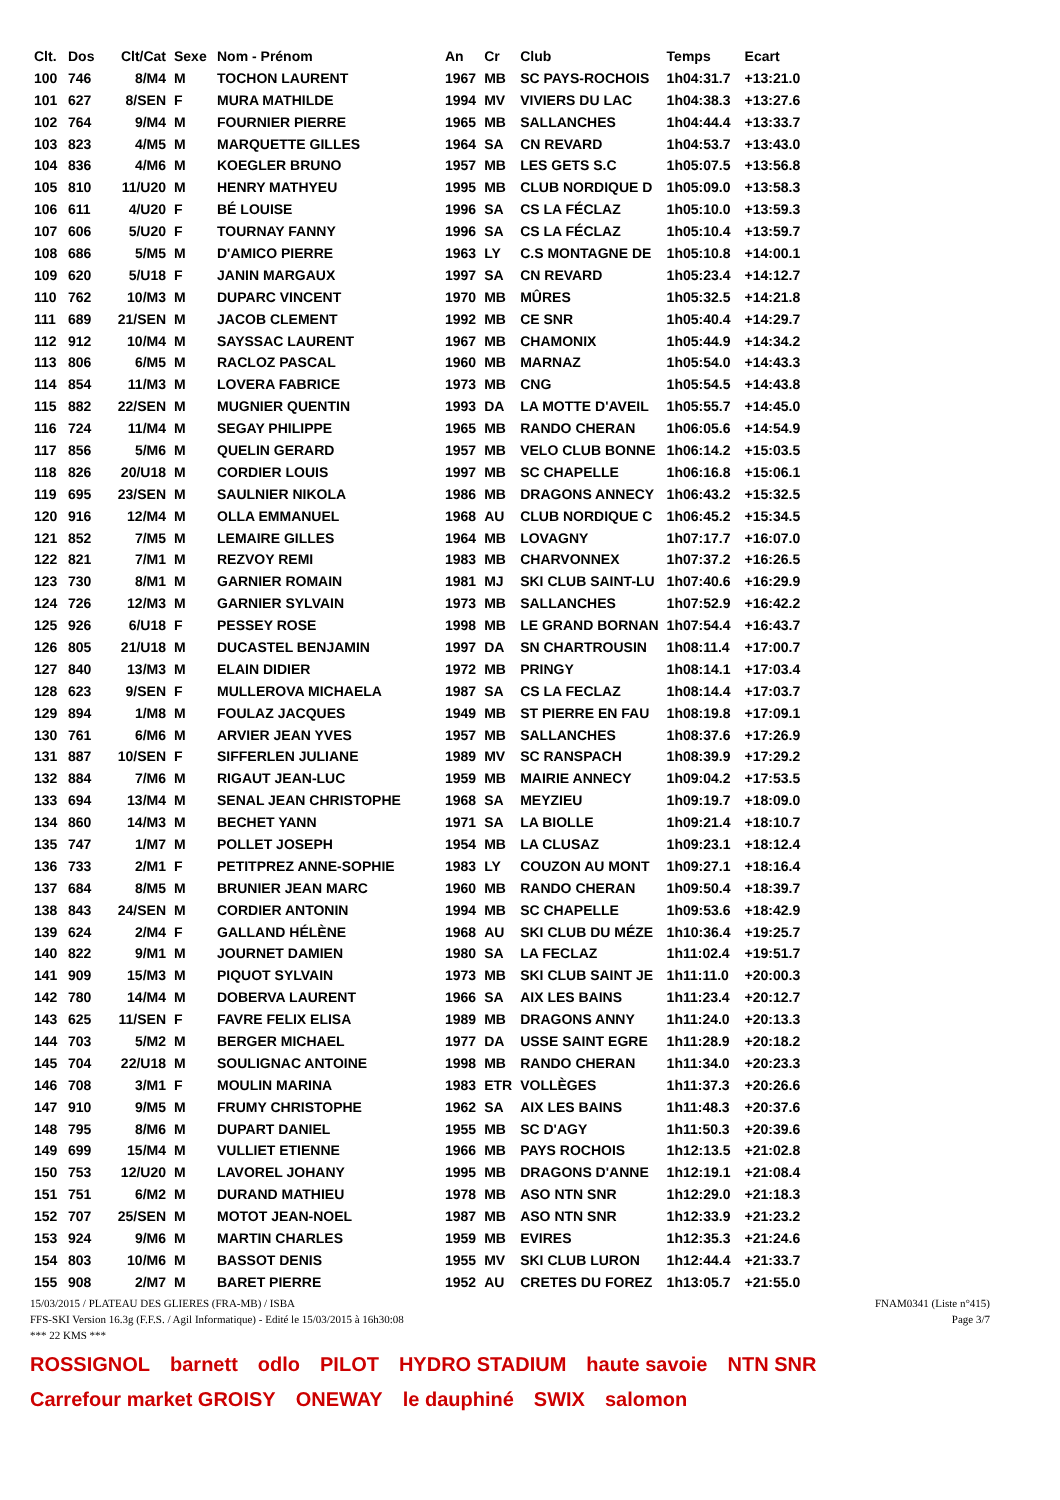| Clt. | Dos | Clt/Cat | Sexe | Nom - Prénom | An | Cr | Club | Temps | Ecart |
| --- | --- | --- | --- | --- | --- | --- | --- | --- | --- |
| 100 | 746 | 8/M4 | M | TOCHON LAURENT | 1967 | MB | SC PAYS-ROCHOIS | 1h04:31.7 | +13:21.0 |
| 101 | 627 | 8/SEN | F | MURA MATHILDE | 1994 | MV | VIVIERS DU LAC | 1h04:38.3 | +13:27.6 |
| 102 | 764 | 9/M4 | M | FOURNIER PIERRE | 1965 | MB | SALLANCHES | 1h04:44.4 | +13:33.7 |
| 103 | 823 | 4/M5 | M | MARQUETTE GILLES | 1964 | SA | CN REVARD | 1h04:53.7 | +13:43.0 |
| 104 | 836 | 4/M6 | M | KOEGLER BRUNO | 1957 | MB | LES GETS S.C | 1h05:07.5 | +13:56.8 |
| 105 | 810 | 11/U20 | M | HENRY MATHYEU | 1995 | MB | CLUB NORDIQUE D | 1h05:09.0 | +13:58.3 |
| 106 | 611 | 4/U20 | F | BÉ LOUISE | 1996 | SA | CS LA FÉCLAZ | 1h05:10.0 | +13:59.3 |
| 107 | 606 | 5/U20 | F | TOURNAY FANNY | 1996 | SA | CS LA FÉCLAZ | 1h05:10.4 | +13:59.7 |
| 108 | 686 | 5/M5 | M | D'AMICO PIERRE | 1963 | LY | C.S MONTAGNE DE | 1h05:10.8 | +14:00.1 |
| 109 | 620 | 5/U18 | F | JANIN MARGAUX | 1997 | SA | CN REVARD | 1h05:23.4 | +14:12.7 |
| 110 | 762 | 10/M3 | M | DUPARC VINCENT | 1970 | MB | MÛRES | 1h05:32.5 | +14:21.8 |
| 111 | 689 | 21/SEN | M | JACOB CLEMENT | 1992 | MB | CE SNR | 1h05:40.4 | +14:29.7 |
| 112 | 912 | 10/M4 | M | SAYSSAC LAURENT | 1967 | MB | CHAMONIX | 1h05:44.9 | +14:34.2 |
| 113 | 806 | 6/M5 | M | RACLOZ PASCAL | 1960 | MB | MARNAZ | 1h05:54.0 | +14:43.3 |
| 114 | 854 | 11/M3 | M | LOVERA FABRICE | 1973 | MB | CNG | 1h05:54.5 | +14:43.8 |
| 115 | 882 | 22/SEN | M | MUGNIER QUENTIN | 1993 | DA | LA MOTTE D'AVEIL | 1h05:55.7 | +14:45.0 |
| 116 | 724 | 11/M4 | M | SEGAY PHILIPPE | 1965 | MB | RANDO CHERAN | 1h06:05.6 | +14:54.9 |
| 117 | 856 | 5/M6 | M | QUELIN GERARD | 1957 | MB | VELO CLUB BONNE | 1h06:14.2 | +15:03.5 |
| 118 | 826 | 20/U18 | M | CORDIER LOUIS | 1997 | MB | SC CHAPELLE | 1h06:16.8 | +15:06.1 |
| 119 | 695 | 23/SEN | M | SAULNIER NIKOLA | 1986 | MB | DRAGONS ANNECY | 1h06:43.2 | +15:32.5 |
| 120 | 916 | 12/M4 | M | OLLA EMMANUEL | 1968 | AU | CLUB NORDIQUE C | 1h06:45.2 | +15:34.5 |
| 121 | 852 | 7/M5 | M | LEMAIRE GILLES | 1964 | MB | LOVAGNY | 1h07:17.7 | +16:07.0 |
| 122 | 821 | 7/M1 | M | REZVOY REMI | 1983 | MB | CHARVONNEX | 1h07:37.2 | +16:26.5 |
| 123 | 730 | 8/M1 | M | GARNIER ROMAIN | 1981 | MJ | SKI CLUB SAINT-LU | 1h07:40.6 | +16:29.9 |
| 124 | 726 | 12/M3 | M | GARNIER SYLVAIN | 1973 | MB | SALLANCHES | 1h07:52.9 | +16:42.2 |
| 125 | 926 | 6/U18 | F | PESSEY ROSE | 1998 | MB | LE GRAND BORNAN | 1h07:54.4 | +16:43.7 |
| 126 | 805 | 21/U18 | M | DUCASTEL BENJAMIN | 1997 | DA | SN CHARTROUSIN | 1h08:11.4 | +17:00.7 |
| 127 | 840 | 13/M3 | M | ELAIN DIDIER | 1972 | MB | PRINGY | 1h08:14.1 | +17:03.4 |
| 128 | 623 | 9/SEN | F | MULLEROVA MICHAELA | 1987 | SA | CS LA FECLAZ | 1h08:14.4 | +17:03.7 |
| 129 | 894 | 1/M8 | M | FOULAZ JACQUES | 1949 | MB | ST PIERRE EN FAU | 1h08:19.8 | +17:09.1 |
| 130 | 761 | 6/M6 | M | ARVIER JEAN YVES | 1957 | MB | SALLANCHES | 1h08:37.6 | +17:26.9 |
| 131 | 887 | 10/SEN | F | SIFFERLEN JULIANE | 1989 | MV | SC RANSPACH | 1h08:39.9 | +17:29.2 |
| 132 | 884 | 7/M6 | M | RIGAUT JEAN-LUC | 1959 | MB | MAIRIE ANNECY | 1h09:04.2 | +17:53.5 |
| 133 | 694 | 13/M4 | M | SENAL JEAN CHRISTOPHE | 1968 | SA | MEYZIEU | 1h09:19.7 | +18:09.0 |
| 134 | 860 | 14/M3 | M | BECHET YANN | 1971 | SA | LA BIOLLE | 1h09:21.4 | +18:10.7 |
| 135 | 747 | 1/M7 | M | POLLET JOSEPH | 1954 | MB | LA CLUSAZ | 1h09:23.1 | +18:12.4 |
| 136 | 733 | 2/M1 | F | PETITPREZ ANNE-SOPHIE | 1983 | LY | COUZON AU MONT | 1h09:27.1 | +18:16.4 |
| 137 | 684 | 8/M5 | M | BRUNIER JEAN MARC | 1960 | MB | RANDO CHERAN | 1h09:50.4 | +18:39.7 |
| 138 | 843 | 24/SEN | M | CORDIER ANTONIN | 1994 | MB | SC CHAPELLE | 1h09:53.6 | +18:42.9 |
| 139 | 624 | 2/M4 | F | GALLAND HÉLÈNE | 1968 | AU | SKI CLUB DU MÉZE | 1h10:36.4 | +19:25.7 |
| 140 | 822 | 9/M1 | M | JOURNET DAMIEN | 1980 | SA | LA FECLAZ | 1h11:02.4 | +19:51.7 |
| 141 | 909 | 15/M3 | M | PIQUOT SYLVAIN | 1973 | MB | SKI CLUB SAINT JE | 1h11:11.0 | +20:00.3 |
| 142 | 780 | 14/M4 | M | DOBERVA LAURENT | 1966 | SA | AIX LES BAINS | 1h11:23.4 | +20:12.7 |
| 143 | 625 | 11/SEN | F | FAVRE FELIX ELISA | 1989 | MB | DRAGONS ANNY | 1h11:24.0 | +20:13.3 |
| 144 | 703 | 5/M2 | M | BERGER MICHAEL | 1977 | DA | USSE SAINT EGRE | 1h11:28.9 | +20:18.2 |
| 145 | 704 | 22/U18 | M | SOULIGNAC ANTOINE | 1998 | MB | RANDO CHERAN | 1h11:34.0 | +20:23.3 |
| 146 | 708 | 3/M1 | F | MOULIN MARINA | 1983 | ETR | VOLLÈGES | 1h11:37.3 | +20:26.6 |
| 147 | 910 | 9/M5 | M | FRUMY CHRISTOPHE | 1962 | SA | AIX LES BAINS | 1h11:48.3 | +20:37.6 |
| 148 | 795 | 8/M6 | M | DUPART DANIEL | 1955 | MB | SC D'AGY | 1h11:50.3 | +20:39.6 |
| 149 | 699 | 15/M4 | M | VULLIET ETIENNE | 1966 | MB | PAYS ROCHOIS | 1h12:13.5 | +21:02.8 |
| 150 | 753 | 12/U20 | M | LAVOREL JOHANY | 1995 | MB | DRAGONS D'ANNE | 1h12:19.1 | +21:08.4 |
| 151 | 751 | 6/M2 | M | DURAND MATHIEU | 1978 | MB | ASO NTN SNR | 1h12:29.0 | +21:18.3 |
| 152 | 707 | 25/SEN | M | MOTOT JEAN-NOEL | 1987 | MB | ASO NTN SNR | 1h12:33.9 | +21:23.2 |
| 153 | 924 | 9/M6 | M | MARTIN CHARLES | 1959 | MB | EVIRES | 1h12:35.3 | +21:24.6 |
| 154 | 803 | 10/M6 | M | BASSOT DENIS | 1955 | MV | SKI CLUB LURON | 1h12:44.4 | +21:33.7 |
| 155 | 908 | 2/M7 | M | BARET PIERRE | 1952 | AU | CRETES DU FOREZ | 1h13:05.7 | +21:55.0 |
15/03/2015 / PLATEAU DES GLIERES (FRA-MB) / ISBA FNAM0341 (Liste n°415)
FFS-SKI Version 16.3g (F.F.S. / Agil Informatique) - Edité le 15/03/2015 à 16h30:08 Page 3/7
*** 22 KMS ***
ROSSIGNOL barnett odlo PILOT HYDRO STADIUM haute savoie NTN SNR
Carrefour market GROISY ONEWAY le dauphiné SWIX salomon